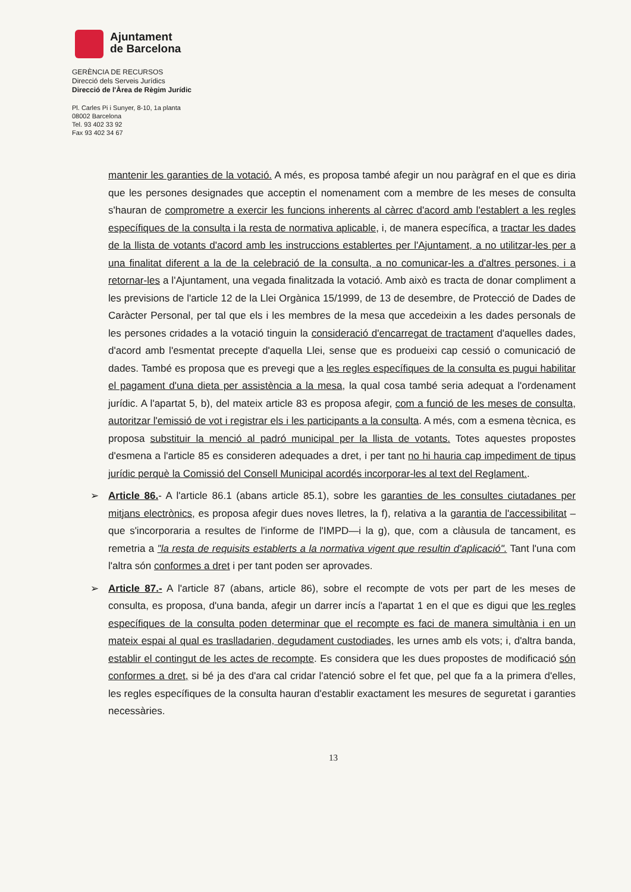Ajuntament
de Barcelona
GERÈNCIA DE RECURSOS
Direcció dels Serveis Jurídics
Direcció de l'Àrea de Règim Jurídic
Pl. Carles Pi i Sunyer, 8-10, 1a planta
08002 Barcelona
Tel. 93 402 33 92
Fax 93 402 34 67
mantenir les garanties de la votació. A més, es proposa també afegir un nou paràgraf en el que es diria que les persones designades que acceptin el nomenament com a membre de les meses de consulta s'hauran de comprometre a exercir les funcions inherents al càrrec d'acord amb l'establert a les regles específiques de la consulta i la resta de normativa aplicable, i, de manera específica, a tractar les dades de la llista de votants d'acord amb les instruccions establertes per l'Ajuntament, a no utilitzar-les per a una finalitat diferent a la de la celebració de la consulta, a no comunicar-les a d'altres persones, i a retornar-les a l'Ajuntament, una vegada finalitzada la votació. Amb això es tracta de donar compliment a les previsions de l'article 12 de la Llei Orgànica 15/1999, de 13 de desembre, de Protecció de Dades de Caràcter Personal, per tal que els i les membres de la mesa que accedeixin a les dades personals de les persones cridades a la votació tinguin la consideració d'encarregat de tractament d'aquelles dades, d'acord amb l'esmentat precepte d'aquella Llei, sense que es produeixi cap cessió o comunicació de dades. També es proposa que es prevegi que a les regles específiques de la consulta es pugui habilitar el pagament d'una dieta per assistència a la mesa, la qual cosa també seria adequat a l'ordenament jurídic. A l'apartat 5, b), del mateix article 83 es proposa afegir, com a funció de les meses de consulta, autoritzar l'emissió de vot i registrar els i les participants a la consulta. A més, com a esmena tècnica, es proposa substituir la menció al padró municipal per la llista de votants. Totes aquestes propostes d'esmena a l'article 85 es consideren adequades a dret, i per tant no hi hauria cap impediment de tipus jurídic perquè la Comissió del Consell Municipal acordés incorporar-les al text del Reglament..
➢ Article 86.- A l'article 86.1 (abans article 85.1), sobre les garanties de les consultes ciutadanes per mitjans electrònics, es proposa afegir dues noves lletres, la f), relativa a la garantia de l'accessibilitat –que s'incorporaria a resultes de l'informe de l'IMPD—i la g), que, com a clàusula de tancament, es remetria a "la resta de requisits establerts a la normativa vigent que resultin d'aplicació". Tant l'una com l'altra són conformes a dret i per tant poden ser aprovades.
➢ Article 87.- A l'article 87 (abans, article 86), sobre el recompte de vots per part de les meses de consulta, es proposa, d'una banda, afegir un darrer incís a l'apartat 1 en el que es digui que les regles específiques de la consulta poden determinar que el recompte es faci de manera simultània i en un mateix espai al qual es traslladarien, degudament custodiades, les urnes amb els vots; i, d'altra banda, establir el contingut de les actes de recompte. Es considera que les dues propostes de modificació són conformes a dret, si bé ja des d'ara cal cridar l'atenció sobre el fet que, pel que fa a la primera d'elles, les regles específiques de la consulta hauran d'establir exactament les mesures de seguretat i garanties necessàries.
13